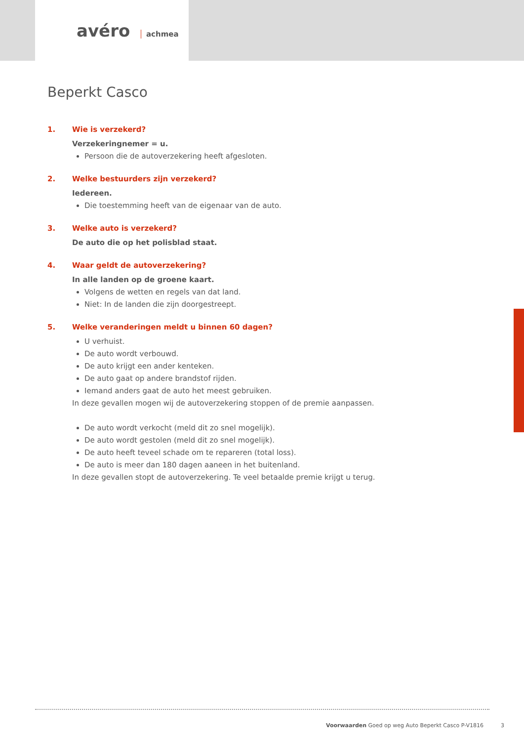avéro achmea
Beperkt Casco
1. Wie is verzekerd?
Verzekeringnemer = u.
Persoon die de autoverzekering heeft afgesloten.
2. Welke bestuurders zijn verzekerd?
Iedereen.
Die toestemming heeft van de eigenaar van de auto.
3. Welke auto is verzekerd?
De auto die op het polisblad staat.
4. Waar geldt de autoverzekering?
In alle landen op de groene kaart.
Volgens de wetten en regels van dat land.
Niet: In de landen die zijn doorgestreept.
5. Welke veranderingen meldt u binnen 60 dagen?
U verhuist.
De auto wordt verbouwd.
De auto krijgt een ander kenteken.
De auto gaat op andere brandstof rijden.
Iemand anders gaat de auto het meest gebruiken.
In deze gevallen mogen wij de autoverzekering stoppen of de premie aanpassen.
De auto wordt verkocht (meld dit zo snel mogelijk).
De auto wordt gestolen (meld dit zo snel mogelijk).
De auto heeft teveel schade om te repareren (total loss).
De auto is meer dan 180 dagen aaneen in het buitenland.
In deze gevallen stopt de autoverzekering. Te veel betaalde premie krijgt u terug.
Voorwaarden Goed op weg Auto Beperkt Casco P-V1816 3